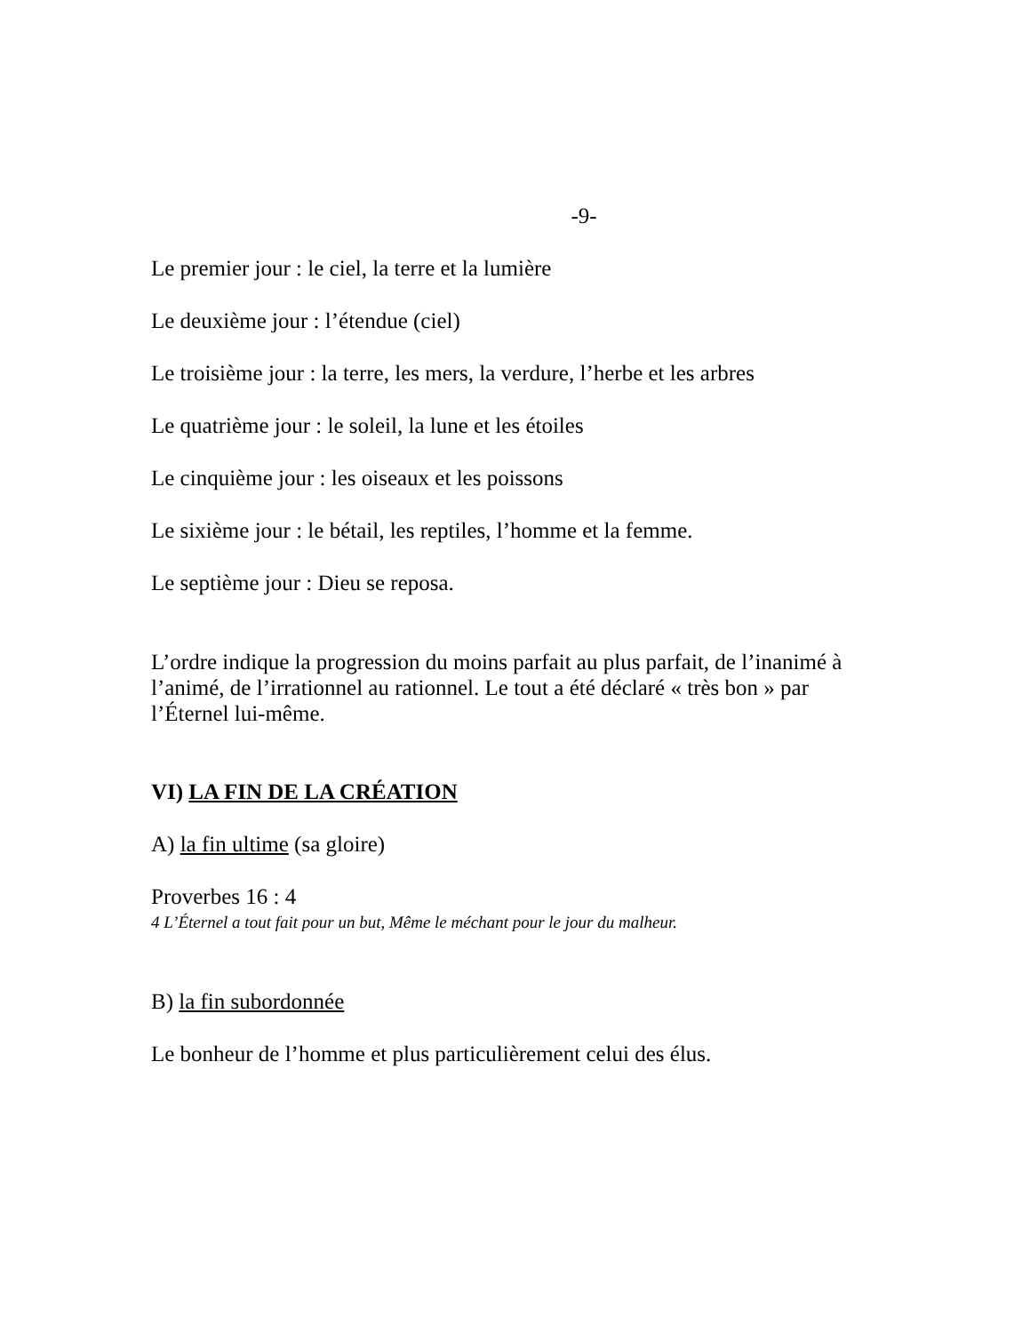-9-
Le premier jour : le ciel, la terre et la lumière
Le deuxième jour : l’étendue (ciel)
Le troisième jour : la terre, les mers, la verdure, l’herbe et les arbres
Le quatrième jour : le soleil, la lune et les étoiles
Le cinquième jour : les oiseaux et les poissons
Le sixième jour : le bétail, les reptiles, l’homme et la femme.
Le septième jour : Dieu se reposa.
L’ordre indique la progression du moins parfait au plus parfait, de l’inanimé à l’animé, de l’irrationnel au rationnel. Le tout a été déclaré « très bon » par l’Éternel lui-même.
VI) LA FIN DE LA CRÉATION
A) la fin ultime (sa gloire)
Proverbes 16 : 4
4 L’Éternel a tout fait pour un but, Même le méchant pour le jour du malheur.
B) la fin subordonnée
Le bonheur de l’homme et plus particulièrement celui des élus.